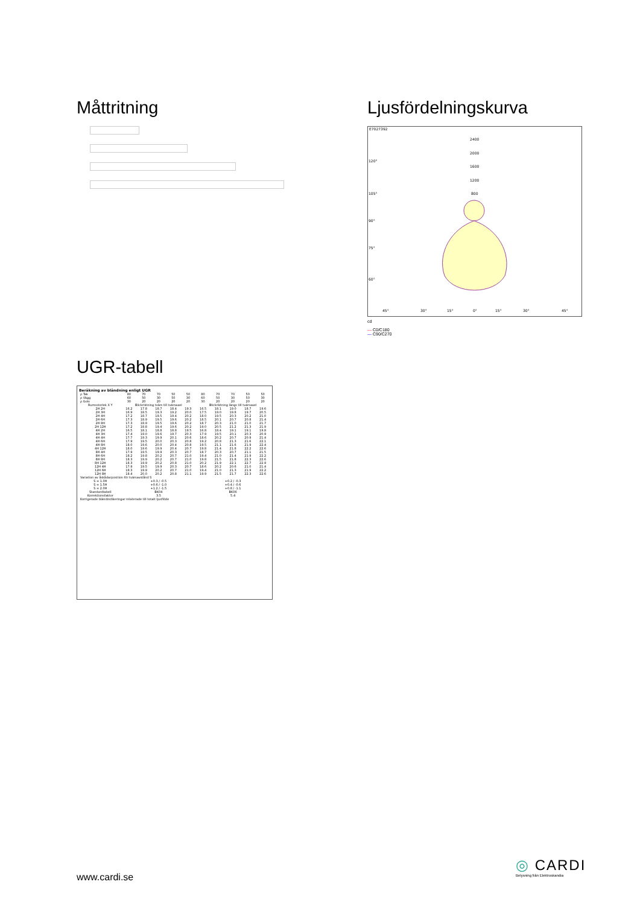Måttritning
Ljusfördelningskurva
E7027392
2400
2000
1600
1200
800
120°
105°
90°
75°
60°
45°
30°
15°
0°
15°
30°
45°
cd
— C0/C180
— C90/C270
UGR-tabell
Beräkning av bländning enligt UGR
| ρ Tak | 80 | 70 | 70 | 50 | 50 | 80 | 70 | 70 | 50 | 50 |
| ρ Vägg | 60 | 50 | 30 | 50 | 30 | 60 | 50 | 30 | 50 | 30 |
| ρ Golv | 30 | 20 | 20 | 20 | 20 | 30 | 20 | 20 | 20 | 20 |
| Rumsstorlek X Y | Blickriktning tvärs till tvärsaxel | | | | | Blickriktning längs till tvärsaxel | | | | |
| 2H 2H | 16.2 | 17.8 | 18.7 | 18.4 | 19.3 | 16.5 | 18.1 | 19.0 | 18.7 | 19.6 |
| 2H 3H | 16.9 | 18.5 | 19.3 | 19.2 | 20.0 | 17.5 | 19.0 | 19.8 | 19.7 | 20.5 |
| 2H 4H | 17.2 | 18.7 | 19.5 | 19.4 | 20.2 | 18.0 | 19.5 | 20.3 | 20.2 | 21.0 |
| 2H 6H | 17.3 | 18.9 | 19.5 | 19.6 | 20.2 | 18.5 | 20.1 | 20.7 | 20.8 | 21.4 |
| 2H 8H | 17.3 | 18.9 | 19.5 | 19.6 | 20.2 | 18.7 | 20.3 | 21.0 | 21.0 | 21.7 |
| 2H 12H | 17.2 | 18.8 | 19.4 | 19.6 | 20.2 | 19.0 | 20.5 | 21.2 | 21.3 | 21.9 |
| 4H 2H | 16.5 | 18.1 | 18.8 | 18.8 | 19.5 | 16.8 | 18.4 | 19.1 | 19.1 | 19.8 |
| 4H 3H | 17.4 | 19.0 | 19.6 | 19.7 | 20.3 | 17.9 | 19.5 | 20.1 | 20.3 | 20.9 |
| 4H 4H | 17.7 | 19.3 | 19.9 | 20.1 | 20.6 | 18.6 | 20.2 | 20.7 | 20.9 | 21.4 |
| 4H 6H | 17.9 | 19.5 | 20.0 | 20.3 | 20.8 | 19.2 | 20.8 | 21.3 | 21.6 | 22.1 |
| 4H 8H | 18.0 | 19.6 | 20.0 | 20.4 | 20.8 | 19.5 | 21.1 | 21.6 | 21.9 | 22.4 |
| 4H 12H | 18.0 | 19.6 | 19.9 | 20.4 | 20.7 | 19.8 | 21.4 | 21.8 | 22.2 | 22.6 |
| 8H 4H | 17.9 | 19.5 | 19.9 | 20.3 | 20.7 | 18.7 | 20.3 | 20.7 | 21.1 | 21.5 |
| 8H 6H | 18.2 | 19.8 | 20.2 | 20.7 | 21.0 | 19.4 | 21.0 | 21.4 | 21.9 | 22.2 |
| 8H 8H | 18.3 | 19.9 | 20.2 | 20.7 | 21.0 | 19.8 | 21.5 | 21.8 | 22.3 | 22.6 |
| 8H 12H | 18.3 | 19.9 | 20.2 | 20.8 | 21.0 | 20.2 | 21.9 | 22.1 | 22.7 | 22.9 |
| 12H 4H | 17.9 | 19.5 | 19.9 | 20.3 | 20.7 | 18.6 | 20.2 | 20.6 | 21.0 | 21.4 |
| 12H 6H | 18.3 | 19.9 | 20.2 | 20.7 | 21.0 | 19.4 | 21.0 | 21.3 | 21.9 | 22.2 |
| 12H 8H | 18.4 | 20.0 | 20.2 | 20.8 | 21.1 | 19.9 | 21.5 | 21.7 | 22.3 | 22.6 |
| Variation av åskådarposition för tvärsavstånd S | | | | | | | | | | |
| S = 1.0H S = 1.5H S = 2.0H | +0.3 / -0.5 +0.6 / -1.0 +1.2 / -1.5 | | | | | +0.2 / -0.3 +0.4 / -0.6 +0.8 / -1.1 | | | | |
| Standardtabell | BK04 | | | | | BK06 | | | | |
| Korrektionsfaktor | 3.5 | | | | | 5.4 | | | | |
| Korrigerade bländindikeringar relaterade till totalt ljusflöde | | | | | | | | | | |
www.cardi.se
◎ CARDI
Belysning från Elektroskandia